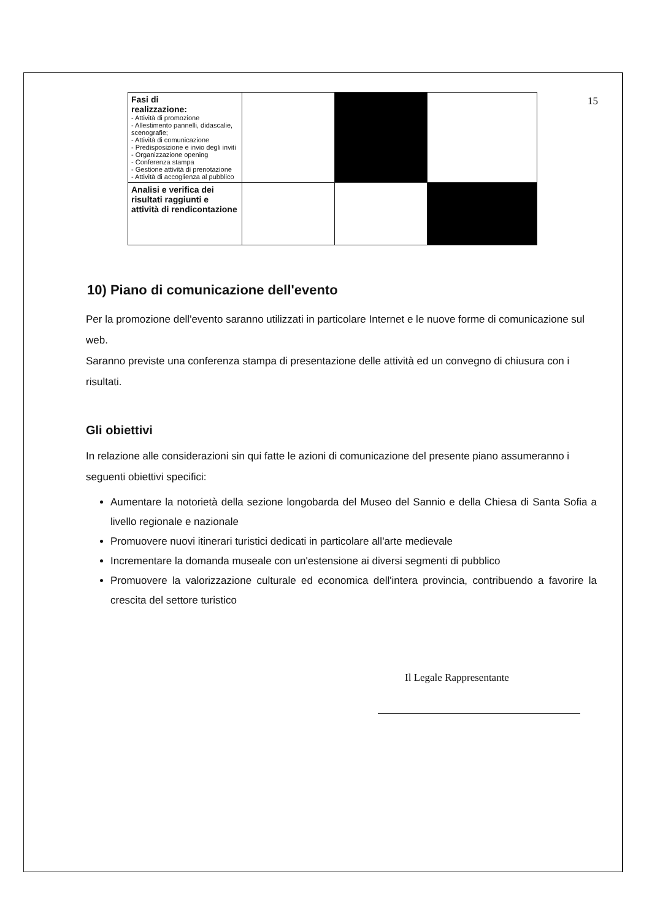15
| Fasi di realizzazione: - Attività di promozione - Allestimento pannelli, didascalie, scenografie; - Attività di comunicazione - Predisposizione e invio degli inviti - Organizzazione opening - Conferenza stampa - Gestione attività di prenotazione - Attività di accoglienza al pubblico | | | |
| Analisi e verifica dei risultati raggiunti e attività di rendicontazione | | | |
10) Piano di comunicazione dell'evento
Per la promozione dell'evento saranno utilizzati in particolare Internet e le nuove forme di comunicazione sul web.
Saranno previste una conferenza stampa di presentazione delle attività ed un convegno di chiusura con i risultati.
Gli obiettivi
In relazione alle considerazioni sin qui fatte le azioni di comunicazione del presente piano assumeranno i seguenti obiettivi specifici:
Aumentare la notorietà della sezione longobarda del Museo del Sannio e della Chiesa di Santa Sofia a livello regionale e nazionale
Promuovere nuovi itinerari turistici dedicati in particolare all'arte medievale
Incrementare la domanda museale con un'estensione ai diversi segmenti di pubblico
Promuovere la valorizzazione culturale ed economica dell'intera provincia, contribuendo a favorire la crescita del settore turistico
Il Legale Rappresentante